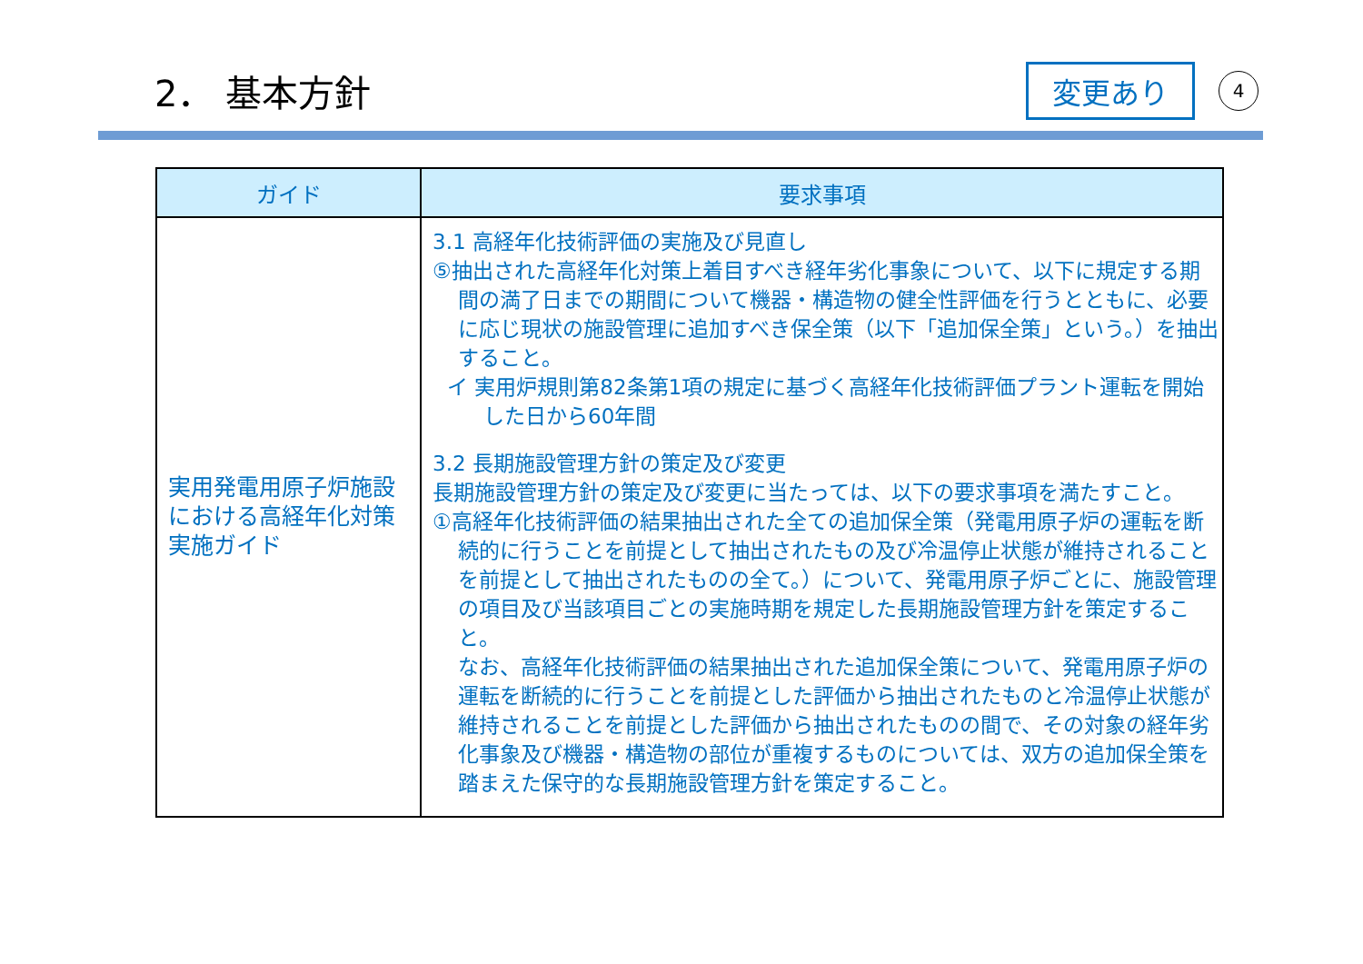2． 基本方針
変更あり
4
| ガイド | 要求事項 |
| --- | --- |
| 実用発電用原子炉施設における高経年化対策実施ガイド | 3.1 高経年化技術評価の実施及び見直し ⑤抽出された高経年化対策上着目すべき経年劣化事象について、以下に規定する期間の満了日までの期間について機器・構造物の健全性評価を行うとともに、必要に応じ現状の施設管理に追加すべき保全策（以下「追加保全策」という。）を抽出すること。 イ 実用炉規則第82条第1項の規定に基づく高経年化技術評価プラント運転を開始した日から60年間 3.2 長期施設管理方針の策定及び変更 長期施設管理方針の策定及び変更に当たっては、以下の要求事項を満たすこと。 ①高経年化技術評価の結果抽出された全ての追加保全策（発電用原子炉の運転を断続的に行うことを前提として抽出されたもの及び冷温停止状態が維持されることを前提として抽出されたものの全て。）について、発電用原子炉ごとに、施設管理の項目及び当該項目ごとの実施時期を規定した長期施設管理方針を策定すること。 なお、高経年化技術評価の結果抽出された追加保全策について、発電用原子炉の運転を断続的に行うことを前提とした評価から抽出されたものと冷温停止状態が維持されることを前提とした評価から抽出されたものの間で、その対象の経年劣化事象及び機器・構造物の部位が重複するものについては、双方の追加保全策を踏まえた保守的な長期施設管理方針を策定すること。 |